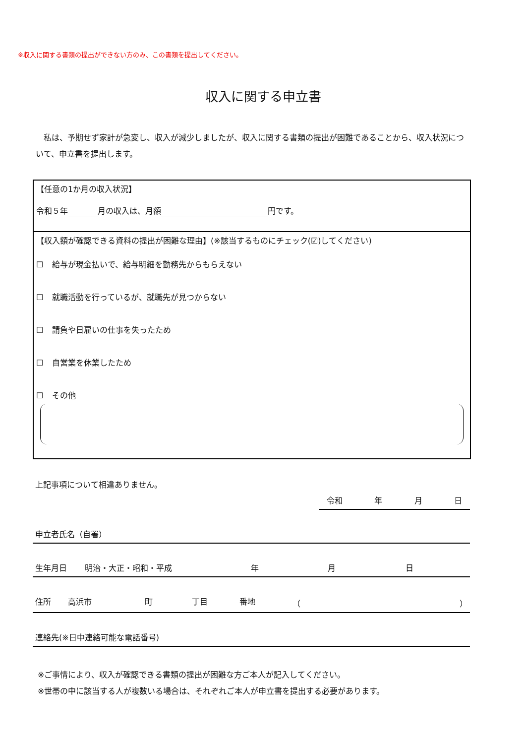※収入に関する書類の提出ができない方のみ、この書類を提出してください。
収入に関する申立書
私は、予期せず家計が急変し、収入が減少しましたが、収入に関する書類の提出が困難であることから、収入状況について、申立書を提出します。
【任意の1か月の収入状況】
令和５年 月の収入は、月額 円です。
【収入額が確認できる資料の提出が困難な理由】(※該当するものにチェック(☑)してください)
☐ 給与が現金払いで、給与明細を勤務先からもらえない
☐ 就職活動を行っているが、就職先が見つからない
☐ 請負や日雇いの仕事を失ったため
☐ 自営業を休業したため
☐ その他
上記事項について相違ありません。
令和 年 月 日
申立者氏名（自署）
生年月日 明治・大正・昭和・平成 年 月 日
住所 高浜市 町 丁目 番地 （ ）
連絡先(※日中連絡可能な電話番号)
※ご事情により、収入が確認できる書類の提出が困難な方ご本人が記入してください。
※世帯の中に該当する人が複数いる場合は、それぞれご本人が申立書を提出する必要があります。